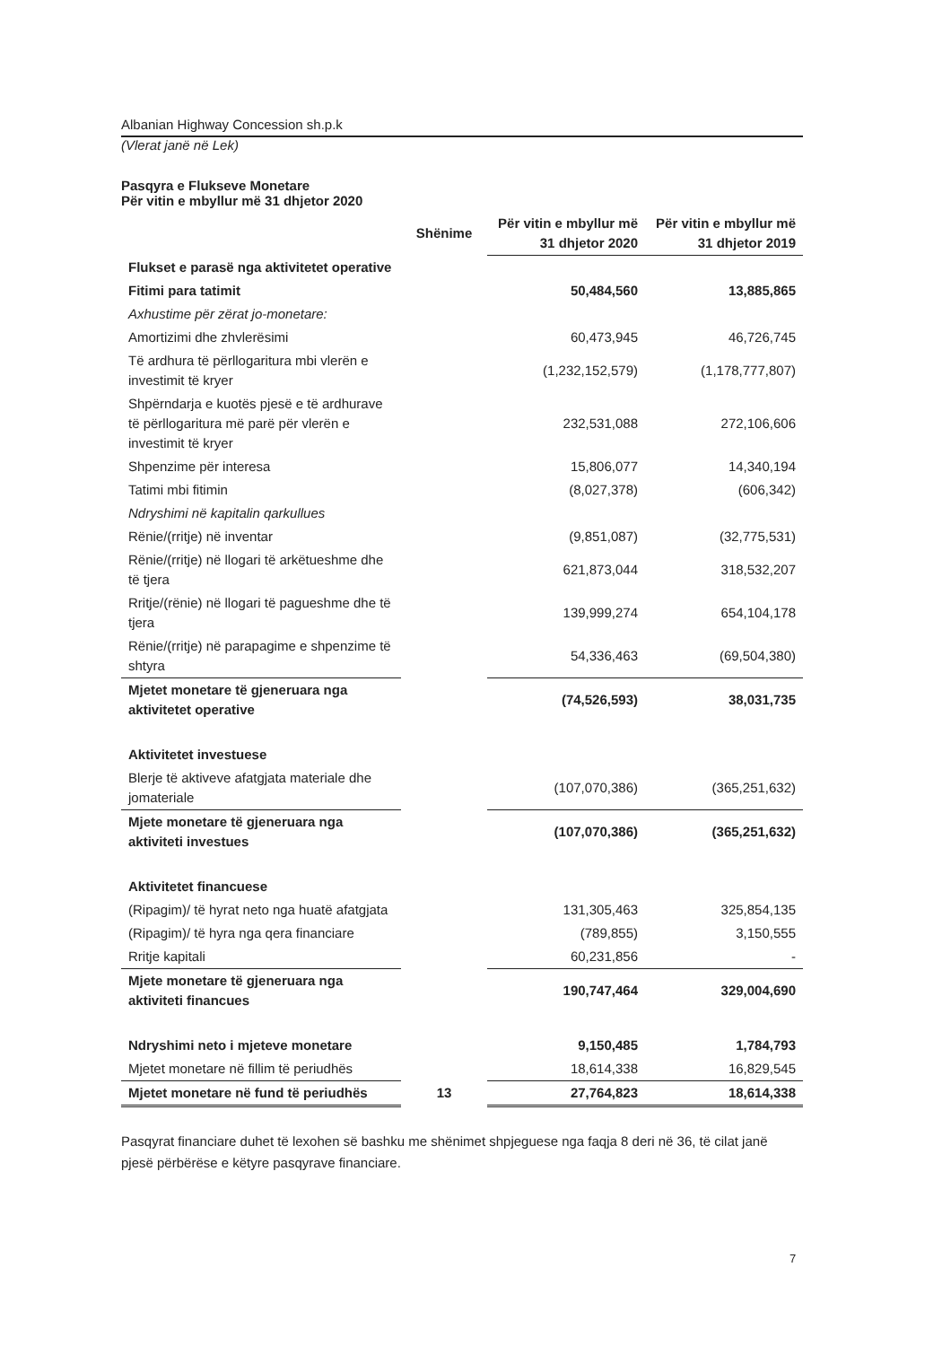Albanian Highway Concession sh.p.k
(Vlerat janë në Lek)
Pasqyra e Flukseve Monetare
Për vitin e mbyllur më 31 dhjetor 2020
| | Shënime | Për vitin e mbyllur më 31 dhjetor 2020 | Për vitin e mbyllur më 31 dhjetor 2019 |
| --- | --- | --- | --- |
| Flukset e parasë nga aktivitetet operative | | | |
| Fitimi para tatimit | | 50,484,560 | 13,885,865 |
| Axhustime për zërat jo-monetare: | | | |
| Amortizimi dhe zhvlerësimi | | 60,473,945 | 46,726,745 |
| Të ardhura të përllogaritura mbi vlerën e investimit të kryer | | (1,232,152,579) | (1,178,777,807) |
| Shpërndarja e kuotës pjesë e të ardhurave të përllogaritura më parë për vlerën e investimit të kryer | | 232,531,088 | 272,106,606 |
| Shpenzime për interesa | | 15,806,077 | 14,340,194 |
| Tatimi mbi fitimin | | (8,027,378) | (606,342) |
| Ndryshimi në kapitalin qarkullues | | | |
| Rënie/(rritje) në inventar | | (9,851,087) | (32,775,531) |
| Rënie/(rritje) në llogari të arkëtueshme dhe të tjera | | 621,873,044 | 318,532,207 |
| Rritje/(rënie) në llogari të pagueshme dhe të tjera | | 139,999,274 | 654,104,178 |
| Rënie/(rritje) në parapagime e shpenzime të shtyra | | 54,336,463 | (69,504,380) |
| Mjetet monetare të gjeneruara nga aktivitetet operative | | (74,526,593) | 38,031,735 |
| Aktivitetet investuese | | | |
| Blerje të aktiveve afatgjata materiale dhe jomateriale | | (107,070,386) | (365,251,632) |
| Mjete monetare të gjeneruara nga aktiviteti investues | | (107,070,386) | (365,251,632) |
| Aktivitetet financuese | | | |
| (Ripagim)/ të hyrat neto nga huatë afatgjata | | 131,305,463 | 325,854,135 |
| (Ripagim)/ të hyra nga qera financiare | | (789,855) | 3,150,555 |
| Rritje kapitali | | 60,231,856 | - |
| Mjete monetare të gjeneruara nga aktiviteti financues | | 190,747,464 | 329,004,690 |
| Ndryshimi neto i mjeteve monetare | | 9,150,485 | 1,784,793 |
| Mjetet monetare në fillim të periudhës | | 18,614,338 | 16,829,545 |
| Mjetet monetare në fund të periudhës | 13 | 27,764,823 | 18,614,338 |
Pasqyrat financiare duhet të lexohen së bashku me shënimet shpjeguese nga faqja 8 deri në 36, të cilat janë pjesë përbërëse e këtyre pasqyrave financiare.
7